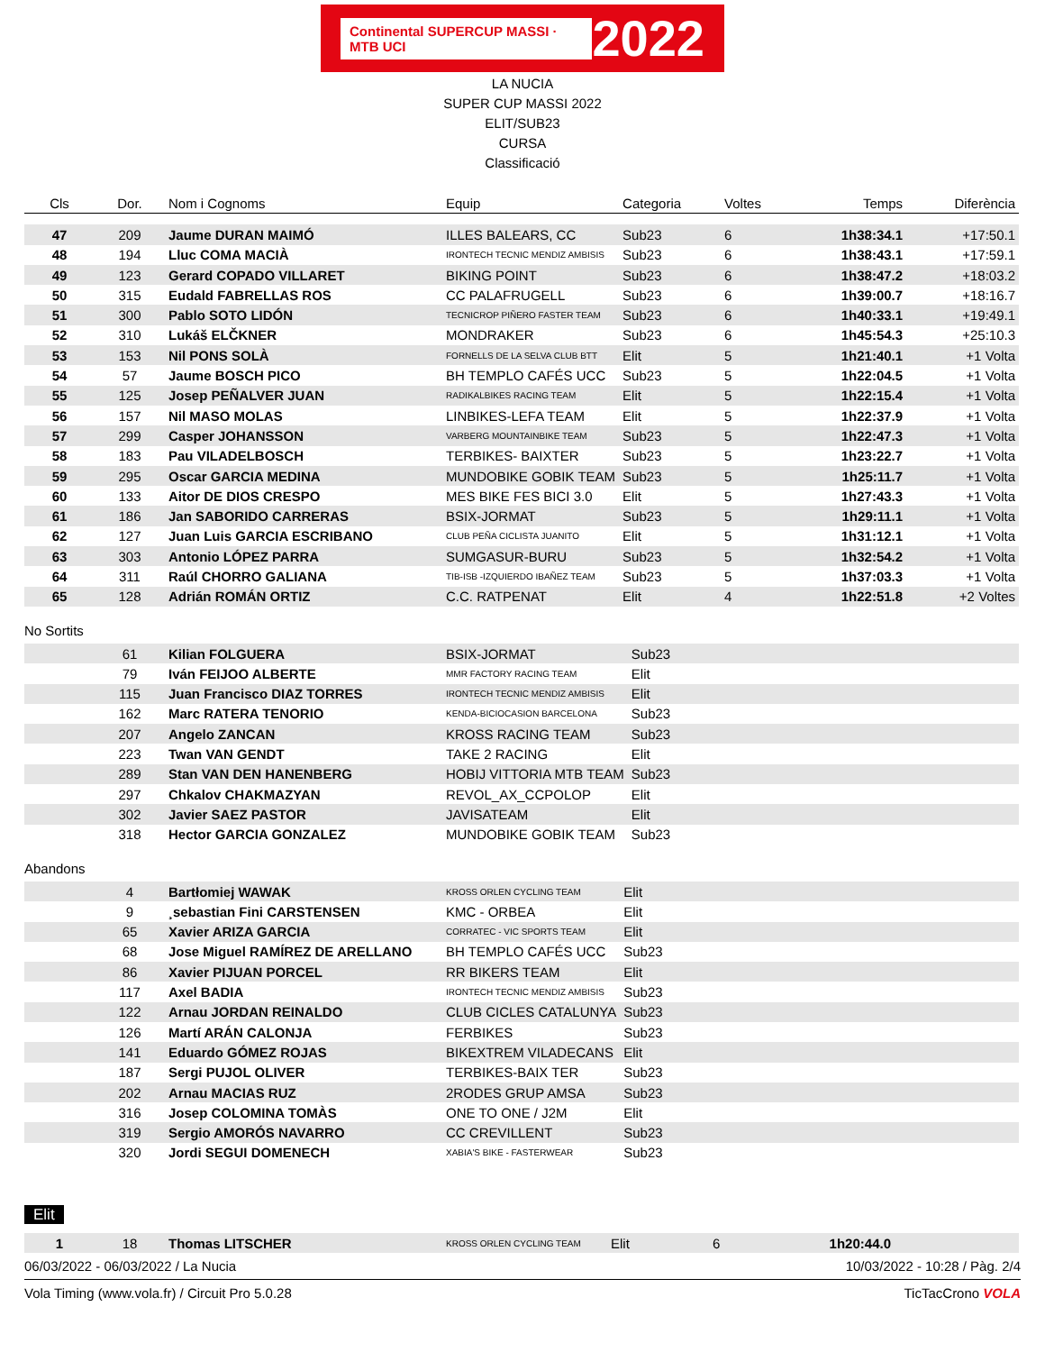Continental SUPERCUP MASSI · MTB UCI 2022
LA NUCIA
SUPER CUP MASSI 2022
ELIT/SUB23
CURSA
Classificació
| Cls | Dor. | Nom i Cognoms | Equip | Categoria | Voltes | Temps | Diferència |
| --- | --- | --- | --- | --- | --- | --- | --- |
| 47 | 209 | Jaume DURAN MAIMÓ | ILLES BALEARS, CC | Sub23 | 6 | 1h38:34.1 | +17:50.1 |
| 48 | 194 | Lluc COMA MACIÀ | IRONTECH TECNIC MENDIZ AMBISIS | Sub23 | 6 | 1h38:43.1 | +17:59.1 |
| 49 | 123 | Gerard COPADO VILLARET | BIKING POINT | Sub23 | 6 | 1h38:47.2 | +18:03.2 |
| 50 | 315 | Eudald FABRELLAS ROS | CC PALAFRUGELL | Sub23 | 6 | 1h39:00.7 | +18:16.7 |
| 51 | 300 | Pablo SOTO LIDÓN | TECNICROP PIÑERO FASTER TEAM | Sub23 | 6 | 1h40:33.1 | +19:49.1 |
| 52 | 310 | Lukáš ELČKNER | MONDRAKER | Sub23 | 6 | 1h45:54.3 | +25:10.3 |
| 53 | 153 | Nil PONS SOLÀ | FORNELLS DE LA SELVA CLUB BTT | Elit | 5 | 1h21:40.1 | +1 Volta |
| 54 | 57 | Jaume BOSCH PICO | BH TEMPLO CAFÉS UCC | Sub23 | 5 | 1h22:04.5 | +1 Volta |
| 55 | 125 | Josep PEÑALVER JUAN | RADIKALBIKES RACING TEAM | Elit | 5 | 1h22:15.4 | +1 Volta |
| 56 | 157 | Nil MASO MOLAS | LINBIKES-LEFA TEAM | Elit | 5 | 1h22:37.9 | +1 Volta |
| 57 | 299 | Casper JOHANSSON | VARBERG MOUNTAINBIKE TEAM | Sub23 | 5 | 1h22:47.3 | +1 Volta |
| 58 | 183 | Pau VILADELBOSCH | TERBIKES- BAIXTER | Sub23 | 5 | 1h23:22.7 | +1 Volta |
| 59 | 295 | Oscar GARCIA MEDINA | MUNDOBIKE GOBIK TEAM | Sub23 | 5 | 1h25:11.7 | +1 Volta |
| 60 | 133 | Aitor DE DIOS CRESPO | MES BIKE FES BICI 3.0 | Elit | 5 | 1h27:43.3 | +1 Volta |
| 61 | 186 | Jan SABORIDO CARRERAS | BSIX-JORMAT | Sub23 | 5 | 1h29:11.1 | +1 Volta |
| 62 | 127 | Juan Luis GARCIA ESCRIBANO | CLUB PEÑA CICLISTA JUANITO | Elit | 5 | 1h31:12.1 | +1 Volta |
| 63 | 303 | Antonio LÓPEZ PARRA | SUMGASUR-BURU | Sub23 | 5 | 1h32:54.2 | +1 Volta |
| 64 | 311 | Raúl CHORRO GALIANA | TIB-ISB -IZQUIERDO IBAÑEZ TEAM | Sub23 | 5 | 1h37:03.3 | +1 Volta |
| 65 | 128 | Adrián ROMÁN ORTIZ | C.C. RATPENAT | Elit | 4 | 1h22:51.8 | +2 Voltes |
No Sortits
| | 61 | Kilian FOLGUERA | BSIX-JORMAT | Sub23 |
| | 79 | Iván FEIJOO ALBERTE | MMR FACTORY RACING TEAM | Elit |
| | 115 | Juan Francisco DIAZ TORRES | IRONTECH TECNIC MENDIZ AMBISIS | Elit |
| | 162 | Marc RATERA TENORIO | KENDA-BICIOCASION BARCELONA | Sub23 |
| | 207 | Angelo ZANCAN | KROSS RACING TEAM | Sub23 |
| | 223 | Twan VAN GENDT | TAKE 2 RACING | Elit |
| | 289 | Stan VAN DEN HANENBERG | HOBIJ VITTORIA MTB TEAM | Sub23 |
| | 297 | Chkalov CHAKMAZYAN | REVOL_AX_CCPOLOP | Elit |
| | 302 | Javier SAEZ PASTOR | JAVISATEAM | Elit |
| | 318 | Hector GARCIA GONZALEZ | MUNDOBIKE GOBIK TEAM | Sub23 |
Abandons
| | 4 | Bartłomiej WAWAK | KROSS ORLEN CYCLING TEAM | Elit |
| | 9 | ¸sebastian Fini CARSTENSEN | KMC - ORBEA | Elit |
| | 65 | Xavier ARIZA GARCIA | CORRATEC - VIC SPORTS TEAM | Elit |
| | 68 | Jose Miguel RAMÍREZ DE ARELLANO | BH TEMPLO CAFÉS UCC | Sub23 |
| | 86 | Xavier PIJUAN PORCEL | RR BIKERS TEAM | Elit |
| | 117 | Axel BADIA | IRONTECH TECNIC MENDIZ AMBISIS | Sub23 |
| | 122 | Arnau JORDAN REINALDO | CLUB CICLES CATALUNYA | Sub23 |
| | 126 | Martí ARÁN CALONJA | FERBIKES | Sub23 |
| | 141 | Eduardo GÓMEZ ROJAS | BIKEXTREM VILADECANS | Elit |
| | 187 | Sergi PUJOL OLIVER | TERBIKES-BAIX TER | Sub23 |
| | 202 | Arnau MACIAS RUZ | 2RODES GRUP AMSA | Sub23 |
| | 316 | Josep COLOMINA TOMÀS | ONE TO ONE / J2M | Elit |
| | 319 | Sergio AMORÓS NAVARRO | CC CREVILLENT | Sub23 |
| | 320 | Jordi SEGUI DOMENECH | XABIA'S BIKE - FASTERWEAR | Sub23 |
Elit
| 1 | 18 | Thomas LITSCHER | KROSS ORLEN CYCLING TEAM | Elit | 6 | 1h20:44.0 | |
06/03/2022 - 06/03/2022 / La Nucia 10/03/2022 - 10:28 / Pàg. 2/4
Vola Timing (www.vola.fr) / Circuit Pro 5.0.28 TicTacCrono VOLA